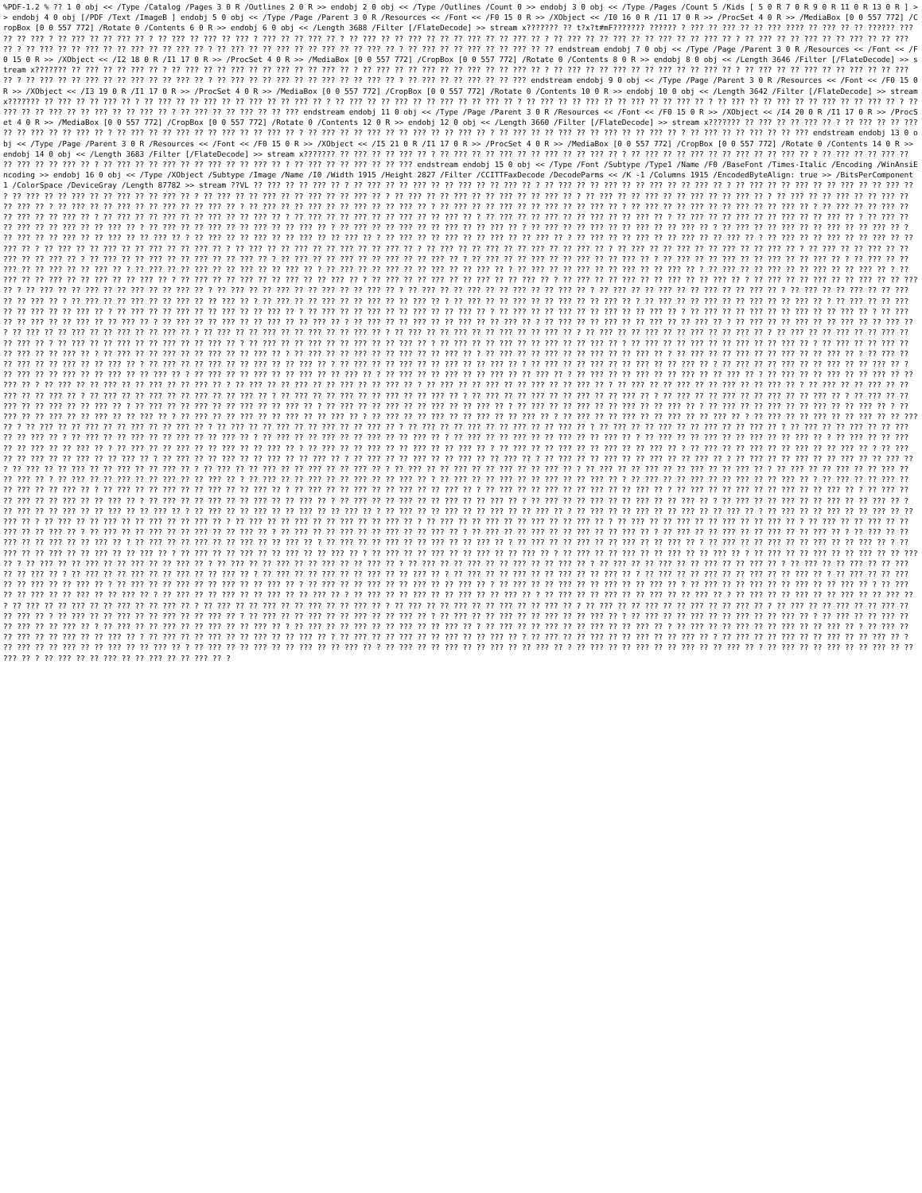%PDF-1.2 % ?? 1 0 obj << /Type /Catalog /Pages 3 0 R /Outlines 2 0 R >> endobj 2 0 obj << /Type /Outlines /Count 0 >> endobj 3 0 obj << /Type /Pages /Count 5 /Kids [ 5 0 R 7 0 R 9 0 R 11 0 R 13 0 R ] >> endobj 4 0 obj [/PDF /Text /ImageB ] endobj 5 0 obj << /Type /Page /Parent 3 0 R /Resources << /Font << /F0 15 0 R >> /XObject << /I0 16 0 R /I1 17 0 R >> /ProcSet 4 0 R >> /MediaBox [0 0 557 772] /CropBox [0 0 557 772] /Rotate 0 /Contents 6 0 R >> endobj 6 0 obj << /Length 3688 /Filter [/FlateDecode] >> stream x??????? ?? t?x?t#mF??????? ?????? ? ??? ?? ??? ?? ?? ??? ???? ?? ??? ?? ?? ?????? ??? ?? ?? ??? ? ?? ??? ?? ?? ??? ?? ? ?? ??? ?? ??? ?? ??? ? ??? ?? ?? ??? ?? ? ?? ??? ?? ?? ??? ?? ?? ?? ??? ?? ?? ??? ?? ? ?? ??? ?? ?? ??? ?? ?? ??? ?? ?? ??? ?? ? ?? ??? ?? ?? ??? ?? ?? ??? ?? ?? ??? ?? ? ?? ??? ?? ?? ??? ?? ?? ??? ?? ?? ??? ?? ? ?? ??? ?? ?? ??? ?? ?? ??? ?? ?? ??? ?? ? ?? ??? ?? ?? ??? ?? ?? ??? ?? ?? endstream endobj 7 0 obj << /Type /Page /Parent 3 0 R /Resources << /Font << /F0 15 0 R >> /XObject << /I2 18 0 R /I1 17 0 R >> /ProcSet 4 0 R >> /MediaBox [0 0 557 772] /CropBox [0 0 557 772] /Rotate 0 /Contents 8 0 R >> endobj 8 0 obj << /Length 3646 /Filter [/FlateDecode] >> stream x??????? ?? ??? ?? ?? ??? ?? ? ?? ??? ?? ?? ??? ?? ?? ??? ?? ?? ??? ?? ? ?? ??? ?? ?? ??? ?? ?? ??? ?? ?? ??? ?? ? ?? ??? ?? ?? ??? ?? ?? ??? ?? ?? ??? ?? ? ?? ??? ?? ?? ??? ?? ?? ??? ?? ?? ??? ?? ? ?? ??? ?? ?? ??? ?? ?? ??? ?? ?? ??? ?? ? ?? ??? ?? ?? ??? ?? ?? ??? ?? ?? ??? ?? ? ?? ??? ?? ?? ??? ?? ?? ??? endstream endobj 9 0 obj << /Type /Page /Parent 3 0 R /Resources << /Font << /F0 15 0 R >> /XObject << /I3 19 0 R /I1 17 0 R >> /ProcSet 4 0 R >> /MediaBox [0 0 557 772] /CropBox [0 0 557 772] /Rotate 0 /Contents 10 0 R >> endobj 10 0 obj << /Length 3642 /Filter [/FlateDecode] >> stream x??????? ?? ??? ?? ?? ??? ?? ? ?? ??? ?? ?? ??? ?? ?? ??? ?? ?? ??? ?? ? ?? ??? ?? ?? ??? ?? ?? ??? ?? ?? ??? ?? ? ?? ??? ?? ?? ??? ?? ?? ??? ?? ?? ??? ?? ? ?? ??? ?? ?? ??? ?? ?? ??? ?? ?? ??? ?? ? ?? ??? ?? ?? ??? ?? ?? ??? ?? ?? ??? ?? ? ?? ??? ?? ?? ??? ?? ?? ??? endstream endobj 11 0 obj << /Type /Page /Parent 3 0 R /Resources << /Font << /F0 15 0 R >> /XObject << /I4 20 0 R /I1 17 0 R >> /ProcSet 4 0 R >> /MediaBox [0 0 557 772] /CropBox [0 0 557 772] /Rotate 0 /Contents 12 0 R >> endobj 12 0 obj << /Length 3660 /Filter [/FlateDecode] >> stream x??????? ?? ??? ?? ?? ??? ?? ? ?? ??? ?? ?? ??? ?? ?? ??? ?? ?? ??? ?? ? ?? ??? ?? ?? ??? ?? ?? ??? ?? ?? ??? ?? ? ?? ??? ?? ?? ??? ?? ?? ??? ?? ?? ??? ?? ? ?? ??? ?? ?? ??? ?? ?? ??? ?? ?? ??? ?? ? ?? ??? ?? ?? ??? ?? ?? ??? endstream endobj 13 0 obj << /Type /Page /Parent 3 0 R /Resources << /Font << /F0 15 0 R >> /XObject << /I5 21 0 R /I1 17 0 R >> /ProcSet 4 0 R >> /MediaBox [0 0 557 772] /CropBox [0 0 557 772] /Rotate 0 /Contents 14 0 R >> endobj 14 0 obj << /Length 3683 /Filter [/FlateDecode] >> stream x??????? ?? ??? ?? ?? ??? ?? ? ?? ??? ?? ?? ??? ?? ?? ??? ?? ?? ??? ?? ? ?? ??? ?? ?? ??? ?? ?? ??? ?? ?? ??? ?? ? ?? ??? ?? ?? ??? ?? ?? ??? ?? ?? ??? ?? ? ?? ??? ?? ?? ??? ?? ?? ??? ?? ?? ??? ?? ? ?? ??? ?? ?? ??? ?? ?? ??? endstream endobj 15 0 obj << /Type /Font /Subtype /Type1 /Name /F0 /BaseFont /Times-Italic /Encoding /WinAnsiEncoding >> endobj 16 0 obj << /Type /XObject /Subtype /Image /Name /I0 /Width 1915 /Height 2827 /Filter /CCITTFaxDecode /DecodeParms << /K -1 /Columns 1915 /EncodedByteAlign: true >> /BitsPerComponent 1 /ColorSpace /DeviceGray /Length 87782 >> stream ??VL ?? ??? ?? ?? ??? ?? ? ?? ??? ?? ?? ??? ?? ?? ??? ?? ?? ??? ?? ? ?? ??? ?? ?? ??? ?? ?? ??? ?? ?? ??? ?? ? ?? ??? ?? ?? ??? ?? ?? ??? ?? ?? ??? ?? ? ?? ??? ?? ?? ??? ?? ?? ??? ?? ?? ??? ?? ? ?? ??? ?? ?? ??? ?? ?? ??? ?? ?? ??? ?? ? ?? ??? ?? ?? ??? ?? ?? ??? ?? ?? ??? ?? ? ?? ??? ?? ?? ??? ?? ?? ??? ?? ?? ??? ?? ? ?? ??? ?? ?? ??? ?? ?? ??? ?? ?? ??? ?? ? ?? ??? ?? ?? ??? ?? ?? ??? ?? ?? ??? ?? ? ?? ??? ?? ?? ??? ?? ?? ??? ?? ?? ??? ?? ? ?? ??? ?? ?? ??? ?? ?? ??? ?? ?? ??? ?? ? ?? ??? ?? ?? ??? ?? ?? ??? ?? ?? ??? ?? ? ?? ??? ?? ?? ??? ?? ?? ??? ?? ?? ??? ?? ? ?? ??? ?? ?? ??? ?? ?? ??? ?? ?? ??? ?? ? ?? ??? ?? ?? ??? ?? ?? ??? ?? ?? ??? ?? ? ?? ??? ?? ?? ??? ?? ?? ??? ?? ?? ??? ?? ? ?? ??? ?? ?? ??? ?? ?? ??? ?? ?? ??? ?? ? ?? ??? ?? ?? ??? ?? ?? ??? ?? ?? ??? ?? ? ?? ??? ?? ?? ??? ?? ?? ??? ?? ?? ??? ?? ? ?? ??? ?? ?? ??? ?? ?? ??? ?? ?? ??? ?? ? ?? ??? ?? ?? ??? ?? ?? ??? ?? ?? ??? ?? ? ?? ??? ?? ?? ??? ?? ?? ??? ?? ?? ??? ?? ? ?? ??? ?? ?? ??? ?? ?? ??? ?? ?? ??? ?? ? ?? ??? ?? ?? ??? ?? ?? ??? ?? ?? ??? ?? ? ?? ??? ?? ?? ??? ?? ?? ??? ?? ?? ??? ?? ? ?? ??? ?? ?? ??? ?? ?? ??? ?? ?? ??? ?? ? ?? ??? ?? ?? ??? ?? ?? ??? ?? ?? ??? ?? ? ?? ??? ?? ?? ??? ?? ?? ??? ?? ?? ??? ?? ? ?? ??? ?? ?? ??? ?? ?? ??? ?? ?? ??? ?? ? ?? ??? ?? ?? ??? ?? ?? ??? ?? ?? ??? ?? ? ?? ??? ?? ?? ??? ?? ?? ??? ?? ?? ??? ?? ? ?? ??? ?? ?? ??? ?? ?? ??? ?? ?? ??? ?? ? ?? ??? ?? ?? ??? ?? ?? ??? ?? ?? ??? ?? ? ?? ??? ?? ?? ??? ?? ?? ??? ?? ?? ??? ?? ? ?? ??? ?? ?? ??? ?? ?? ??? ?? ?? ??? ?? ? ?? ??? ?? ?? ??? ?? ?? ??? ?? ?? ??? ?? ? ?? ??? ?? ?? ??? ?? ?? ??? ?? ?? ??? ?? ? ?? ??? ?? ?? ??? ?? ?? ??? ?? ?? ??? ?? ? ?? ??? ?? ?? ??? ?? ?? ??? ?? ?? ??? ?? ? ?? ??? ?? ?? ??? ?? ?? ??? ?? ?? ??? ?? ? ?? ??? ?? ?? ??? ?? ?? ??? ?? ?? ??? ?? ? ?? ??? ?? ?? ??? ?? ?? ??? ?? ?? ??? ?? ? ?? ??? ?? ?? ??? ?? ?? ??? ?? ?? ??? ?? ? ?? ??? ?? ?? ??? ?? ?? ??? ?? ?? ??? ?? ? ?? ??? ?? ?? ??? ?? ?? ??? ?? ?? ??? ?? ? ?? ??? ?? ?? ??? ?? ?? ??? ?? ?? ??? ?? ? ?? ??? ?? ?? ??? ?? ?? ??? ?? ?? ??? ?? ? ?? ??? ?? ?? ??? ?? ?? ??? ?? ?? ??? ?? ? ?? ??? ?? ?? ??? ?? ?? ??? ?? ?? ??? ?? ? ?? ??? ?? ?? ??? ?? ?? ??? ?? ?? ??? ?? ? ?? ??? ?? ?? ??? ?? ?? ??? ?? ?? ??? ?? ? ?? ??? ?? ?? ??? ?? ?? ??? ?? ?? ??? ?? ? ?? ??? ?? ?? ??? ?? ?? ??? ?? ?? ??? ?? ? ?? ??? ?? ?? ??? ?? ?? ??? ?? ?? ??? ?? ? ?? ??? ?? ?? ??? ?? ?? ??? ?? ?? ??? ?? ? ?? ??? ?? ?? ??? ?? ?? ??? ?? ?? ??? ?? ? ?? ??? ?? ?? ??? ?? ?? ??? ?? ?? ??? ?? ? ?? ??? ?? ?? ??? ?? ?? ??? ?? ?? ??? ?? ? ?? ??? ?? ?? ??? ?? ?? ??? ?? ?? ??? ?? ? ?? ??? ?? ?? ??? ?? ?? ??? ?? ?? ??? ?? ? ?? ??? ?? ?? ??? ?? ?? ??? ?? ?? ??? ?? ? ?? ??? ?? ?? ??? ?? ?? ??? ?? ?? ??? ?? ? ?? ??? ?? ?? ??? ?? ?? ??? ?? ?? ??? ?? ? ?? ??? ?? ?? ??? ?? ?? ??? ?? ?? ??? ?? ? ?? ??? ?? ?? ??? ?? ?? ??? ?? ?? ??? ?? ? ?? ??? ?? ?? ??? ?? ?? ??? ?? ?? ??? ?? ? ?? ??? ?? ?? ??? ?? ?? ??? ?? ?? ??? ?? ? ?? ??? ?? ?? ??? ?? ?? ??? ?? ?? ??? ?? ? ?? ??? ?? ?? ??? ?? ?? ??? ?? ?? ??? ?? ? ?? ??? ?? ?? ??? ?? ?? ??? ?? ?? ??? ?? ? ?? ??? ?? ?? ??? ?? ?? ??? ?? ?? ??? ?? ? ?? ??? ?? ?? ??? ?? ?? ??? ?? ?? ??? ?? ? ?? ??? ?? ?? ??? ?? ?? ??? ?? ?? ??? ?? ? ?? ??? ?? ?? ??? ?? ?? ??? ?? ?? ??? ?? ? ?? ??? ?? ?? ??? ?? ?? ??? ?? ?? ??? ?? ? ?? ??? ?? ?? ??? ?? ?? ??? ?? ?? ??? ?? ? ?? ??? ?? ?? ??? ?? ?? ??? ?? ?? ??? ?? ? ?? ??? ?? ?? ??? ?? ?? ??? ?? ?? ??? ?? ? ?? ??? ?? ?? ??? ?? ?? ??? ?? ?? ??? ?? ? ?? ??? ?? ?? ??? ?? ?? ??? ?? ?? ??? ?? ? ?? ??? ?? ?? ??? ?? ?? ??? ?? ?? ??? ?? ? ?? ??? ?? ?? ??? ?? ?? ??? ?? ?? ??? ?? ? ?? ??? ?? ?? ??? ?? ?? ??? ?? ?? ??? ?? ? ?? ??? ?? ?? ??? ?? ?? ??? ?? ?? ??? ?? ? ?? ??? ?? ?? ??? ?? ?? ??? ?? ?? ??? ?? ? ?? ??? ?? ?? ??? ?? ?? ??? ?? ?? ??? ?? ? ?? ??? ?? ?? ??? ?? ?? ??? ?? ?? ??? ?? ? ?? ??? ?? ?? ??? ?? ?? ??? ?? ?? ??? ?? ? ?? ??? ?? ?? ??? ?? ?? ??? ?? ?? ??? ?? ? ?? ??? ?? ?? ??? ?? ?? ??? ?? ?? ??? ?? ? ?? ??? ?? ?? ??? ?? ?? ??? ?? ?? ??? ?? ? ?? ??? ?? ?? ??? ?? ?? ??? ?? ?? ??? ?? ? ?? ??? ?? ?? ??? ?? ?? ??? ?? ?? ??? ?? ? ?? ??? ?? ?? ??? ?? ?? ??? ?? ?? ??? ?? ? ?? ??? ?? ?? ??? ?? ?? ??? ?? ?? ??? ?? ? ?? ??? ?? ?? ??? ?? ?? ??? ?? ?? ??? ?? ? ?? ??? ?? ?? ??? ?? ?? ??? ?? ?? ??? ?? ? ?? ??? ?? ?? ??? ?? ?? ??? ?? ?? ??? ?? ? ?? ??? ?? ?? ??? ?? ?? ??? ?? ?? ??? ?? ? ?? ??? ?? ?? ??? ?? ?? ??? ?? ?? ??? ?? ? ?? ??? ?? ?? ??? ?? ?? ??? ?? ?? ??? ?? ? ?? ??? ?? ?? ??? ?? ?? ??? ?? ?? ??? ?? ? ?? ??? ?? ?? ??? ?? ?? ??? ?? ?? ??? ?? ? ?? ??? ?? ?? ??? ?? ?? ??? ?? ?? ??? ?? ? ?? ??? ?? ?? ??? ?? ?? ??? ?? ?? ??? ?? ? ?? ??? ?? ?? ??? ?? ?? ??? ?? ?? ??? ?? ? ?? ??? ?? ?? ??? ?? ?? ??? ?? ?? ??? ?? ? ?? ??? ?? ?? ??? ?? ?? ??? ?? ?? ??? ?? ? ?? ??? ?? ?? ??? ?? ?? ??? ?? ?? ??? ?? ? ?? ??? ?? ?? ??? ?? ?? ??? ?? ?? ??? ?? ? ?? ??? ?? ?? ??? ?? ?? ??? ?? ?? ??? ?? ? ?? ??? ?? ?? ??? ?? ?? ??? ?? ?? ??? ?? ? ?? ??? ?? ?? ??? ?? ?? ??? ?? ?? ??? ?? ? ?? ??? ?? ?? ??? ?? ?? ??? ?? ?? ??? ?? ? ?? ??? ?? ?? ??? ?? ?? ??? ?? ?? ??? ?? ? ?? ??? ?? ?? ??? ?? ?? ??? ?? ?? ??? ?? ? ?? ??? ?? ?? ??? ?? ?? ??? ?? ?? ??? ?? ? ?? ??? ?? ?? ??? ?? ?? ??? ?? ?? ??? ?? ? ?? ??? ?? ?? ??? ?? ?? ??? ?? ?? ??? ?? ? ?? ??? ?? ?? ??? ?? ?? ??? ?? ?? ??? ?? ? ?? ??? ?? ?? ??? ?? ?? ??? ?? ?? ??? ?? ? ?? ??? ?? ?? ??? ?? ?? ??? ?? ?? ??? ?? ? ?? ??? ?? ?? ??? ?? ?? ??? ?? ?? ??? ?? ? ?? ??? ?? ?? ??? ?? ?? ??? ?? ?? ??? ?? ? ?? ??? ?? ?? ??? ?? ?? ??? ?? ?? ??? ?? ? ?? ??? ?? ?? ??? ?? ?? ??? ?? ?? ??? ?? ? ?? ??? ?? ?? ??? ?? ?? ??? ?? ?? ??? ?? ? ?? ??? ?? ?? ??? ?? ?? ??? ?? ?? ??? ?? ? ?? ??? ?? ?? ??? ?? ?? ??? ?? ?? ??? ?? ? ?? ??? ?? ?? ??? ?? ?? ??? ?? ?? ??? ?? ? ?? ??? ?? ?? ??? ?? ?? ??? ?? ?? ??? ?? ? ?? ??? ?? ?? ??? ?? ?? ??? ?? ?? ??? ?? ? ?? ??? ?? ?? ??? ?? ?? ??? ?? ?? ??? ?? ? ?? ??? ?? ?? ??? ?? ?? ??? ?? ?? ??? ?? ? ?? ??? ?? ?? ??? ?? ?? ??? ?? ?? ??? ?? ? ?? ??? ?? ?? ??? ?? ?? ??? ?? ?? ??? ?? ? ?? ??? ?? ?? ??? ?? ?? ??? ?? ?? ??? ?? ? ?? ??? ?? ?? ??? ?? ?? ??? ?? ?? ??? ?? ? ?? ??? ?? ?? ??? ?? ?? ??? ?? ?? ??? ?? ? ?? ??? ?? ?? ??? ?? ?? ??? ?? ?? ??? ?? ? ?? ??? ?? ?? ??? ?? ?? ??? ?? ?? ??? ?? ? ?? ??? ?? ?? ??? ?? ?? ??? ?? ?? ??? ?? ? ?? ??? ?? ?? ??? ?? ?? ??? ?? ?? ??? ?? ? ?? ??? ?? ?? ??? ?? ?? ??? ?? ?? ??? ?? ? ?? ??? ?? ?? ??? ?? ?? ??? ?? ?? ??? ?? ? ?? ??? ?? ?? ??? ?? ?? ??? ?? ?? ??? ?? ? ?? ??? ?? ?? ??? ?? ?? ??? ?? ?? ??? ?? ? ?? ??? ?? ?? ??? ?? ?? ??? ?? ?? ??? ?? ? ?? ??? ?? ?? ??? ?? ?? ??? ?? ?? ??? ?? ? ?? ??? ?? ?? ??? ?? ?? ??? ?? ?? ??? ?? ? ?? ??? ?? ?? ??? ?? ?? ??? ?? ?? ??? ?? ? ?? ??? ?? ?? ??? ?? ?? ??? ?? ?? ??? ?? ? ?? ??? ?? ?? ??? ?? ?? ??? ?? ?? ??? ?? ? ?? ??? ?? ?? ??? ?? ?? ??? ?? ?? ??? ?? ? ?? ??? ?? ?? ??? ?? ?? ??? ?? ?? ??? ?? ? ?? ??? ?? ?? ??? ?? ?? ??? ?? ?? ??? ?? ? ?? ??? ?? ?? ??? ?? ?? ??? ?? ?? ??? ?? ? ?? ??? ?? ?? ??? ?? ?? ??? ?? ?? ??? ?? ? ?? ??? ?? ?? ??? ?? ?? ??? ?? ?? ??? ?? ? ?? ??? ?? ?? ??? ?? ?? ??? ?? ?? ??? ?? ? ?? ??? ?? ?? ??? ?? ?? ??? ?? ?? ??? ?? ? ?? ??? ?? ?? ??? ?? ?? ??? ?? ?? ??? ?? ? ?? ??? ?? ?? ??? ?? ?? ??? ?? ?? ??? ?? ? ?? ??? ?? ?? ??? ?? ?? ??? ?? ?? ??? ?? ? ?? ??? ?? ?? ??? ?? ?? ??? ?? ?? ??? ?? ? ?? ??? ?? ?? ??? ?? ?? ??? ?? ?? ??? ?? ? ?? ??? ?? ?? ??? ?? ?? ??? ?? ?? ??? ?? ? ?? ??? ?? ?? ??? ?? ?? ??? ?? ?? ??? ?? ? ?? ??? ?? ?? ??? ?? ?? ??? ?? ?? ??? ?? ? ?? ??? ?? ?? ??? ?? ?? ??? ?? ?? ??? ?? ? ?? ??? ?? ?? ??? ?? ?? ??? ?? ?? ??? ?? ? ?? ??? ?? ?? ??? ?? ?? ??? ?? ?? ??? ?? ? ?? ??? ?? ?? ??? ?? ?? ??? ?? ?? ??? ?? ? ?? ??? ?? ?? ??? ?? ?? ??? ?? ?? ??? ?? ? ?? ??? ?? ?? ??? ?? ?? ??? ?? ?? ??? ?? ? ?? ??? ?? ?? ??? ?? ?? ??? ?? ?? ??? ?? ? ?? ??? ?? ?? ??? ?? ?? ??? ?? ?? ??? ?? ? ?? ??? ?? ?? ??? ?? ?? ??? ?? ?? ??? ?? ? ?? ??? ?? ?? ??? ?? ?? ??? ?? ?? ??? ?? ? ?? ??? ?? ?? ??? ?? ?? ??? ?? ?? ??? ?? ? ?? ??? ?? ?? ??? ?? ?? ??? ?? ?? ??? ?? ? ?? ??? ?? ?? ??? ?? ?? ??? ?? ?? ??? ?? ? ?? ??? ?? ?? ??? ?? ?? ??? ?? ?? ??? ?? ? ?? ??? ?? ?? ??? ?? ?? ??? ?? ?? ??? ?? ? ?? ??? ?? ?? ??? ?? ?? ??? ?? ?? ??? ?? ? ?? ??? ?? ?? ??? ?? ?? ??? ?? ?? ??? ?? ? ?? ??? ?? ?? ??? ?? ?? ??? ?? ?? ??? ?? ? ?? ??? ?? ?? ??? ?? ?? ??? ?? ?? ??? ?? ? ?? ??? ?? ?? ??? ?? ?? ??? ?? ?? ??? ?? ? ?? ??? ?? ?? ??? ?? ?? ??? ?? ?? ??? ?? ? ?? ??? ?? ?? ??? ?? ?? ??? ?? ?? ??? ?? ? ?? ??? ?? ?? ??? ?? ?? ??? ?? ?? ??? ?? ? ?? ??? ?? ?? ??? ?? ?? ??? ?? ?? ??? ?? ? ?? ??? ?? ?? ??? ?? ?? ??? ?? ?? ??? ?? ? ?? ??? ?? ?? ??? ?? ?? ??? ?? ?? ??? ?? ? ?? ??? ?? ?? ??? ?? ?? ??? ?? ?? ??? ?? ? ?? ??? ?? ?? ??? ?? ?? ??? ?? ?? ??? ?? ? ?? ??? ?? ?? ??? ?? ?? ??? ?? ?? ??? ?? ? ?? ??? ?? ?? ??? ?? ?? ??? ?? ?? ??? ?? ? ?? ??? ?? ?? ??? ?? ?? ??? ?? ?? ??? ?? ? ?? ??? ?? ?? ??? ?? ?? ??? ?? ?? ??? ?? ? ?? ??? ?? ?? ??? ?? ?? ??? ?? ?? ??? ?? ? ?? ??? ?? ?? ??? ?? ?? ??? ?? ?? ??? ?? ? ?? ??? ?? ?? ??? ?? ?? ??? ?? ?? ??? ?? ? ?? ??? ?? ?? ??? ?? ?? ??? ?? ?? ??? ?? ? ?? ??? ?? ?? ??? ?? ?? ??? ?? ?? ??? ?? ? ?? ??? ?? ?? ??? ?? ?? ??? ?? ?? ??? ?? ? ?? ??? ?? ?? ??? ?? ?? ??? ?? ?? ??? ?? ? ?? ??? ?? ?? ??? ?? ?? ??? ?? ?? ??? ?? ? ?? ??? ?? ?? ??? ?? ?? ??? ?? ?? ??? ?? ? ?? ??? ?? ?? ??? ?? ?? ??? ?? ?? ??? ?? ? ?? ??? ?? ?? ??? ?? ?? ??? ?? ?? ??? ?? ? ?? ??? ?? ?? ??? ?? ?? ??? ?? ?? ??? ?? ? ?? ??? ?? ?? ??? ?? ?? ??? ?? ?? ??? ?? ?